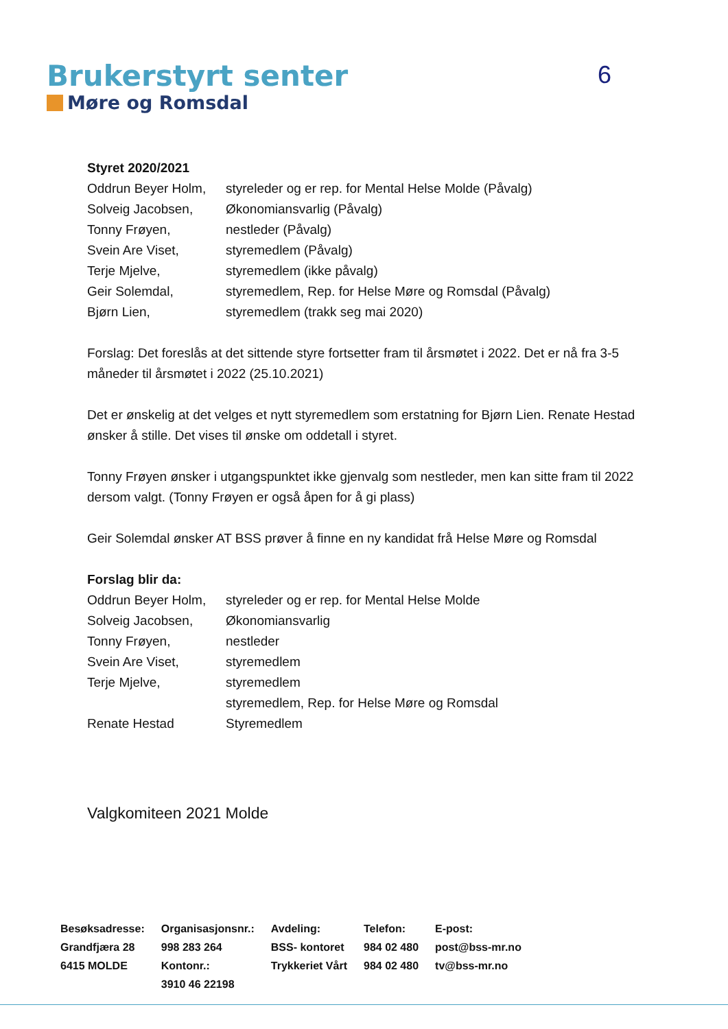Brukerstyrt senter
Møre og Romsdal
6
Styret 2020/2021
| Oddrun Beyer Holm, | styreleder og er rep. for Mental Helse Molde (Påvalg) |
| Solveig Jacobsen, | Økonomiansvarlig (Påvalg) |
| Tonny Frøyen, | nestleder (Påvalg) |
| Svein Are Viset, | styremedlem (Påvalg) |
| Terje Mjelve, | styremedlem (ikke påvalg) |
| Geir Solemdal, | styremedlem, Rep. for Helse Møre og Romsdal (Påvalg) |
| Bjørn Lien, | styremedlem (trakk seg mai 2020) |
Forslag: Det foreslås at det sittende styre fortsetter fram til årsmøtet i 2022. Det er nå fra 3-5 måneder til årsmøtet i 2022 (25.10.2021)
Det er ønskelig at det velges et nytt styremedlem som erstatning for Bjørn Lien. Renate Hestad ønsker å stille. Det vises til ønske om oddetall i styret.
Tonny Frøyen ønsker i utgangspunktet ikke gjenvalg som nestleder, men kan sitte fram til 2022 dersom valgt. (Tonny Frøyen er også åpen for å gi plass)
Geir Solemdal ønsker AT BSS prøver å finne en ny kandidat frå Helse Møre og Romsdal
Forslag blir da:
| Oddrun Beyer Holm, | styreleder og er rep. for Mental Helse Molde |
| Solveig Jacobsen, | Økonomiansvarlig |
| Tonny Frøyen, | nestleder |
| Svein Are Viset, | styremedlem |
| Terje Mjelve, | styremedlem |
| | styremedlem, Rep. for Helse Møre og Romsdal |
| Renate Hestad | Styremedlem |
Valgkomiteen 2021 Molde
| Besøksadresse: | Organisasjonsnr.: | Avdeling: | Telefon: | E-post: |
| Grandfjæra 28 | 998 283 264 | BSS- kontoret | 984 02 480 | post@bss-mr.no |
| 6415 MOLDE | Kontonr.: | Trykkeriet Vårt | 984 02 480 | tv@bss-mr.no |
| | 3910 46 22198 | | | |